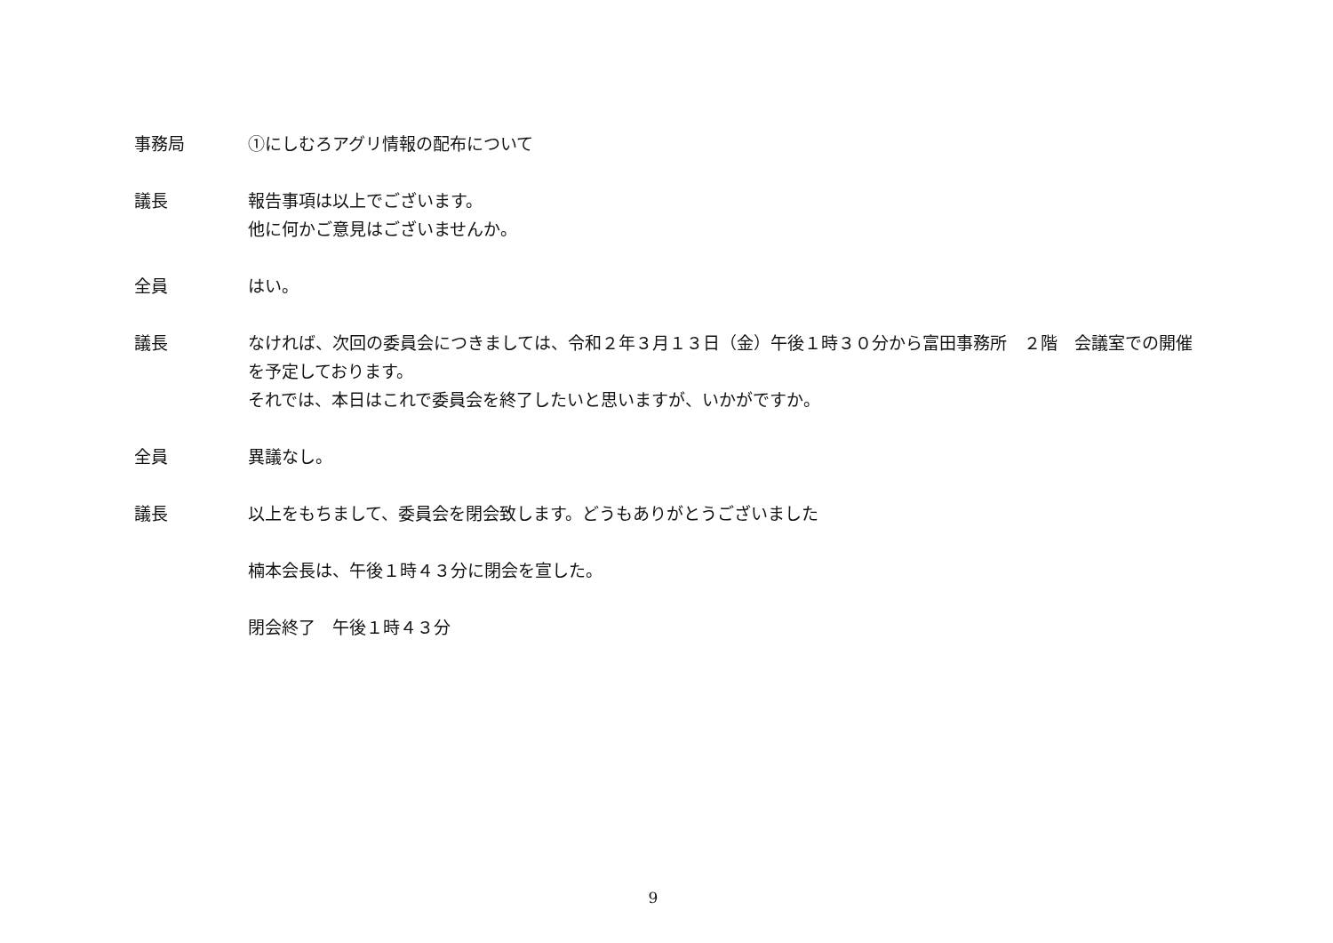事務局 ①にしむろアグリ情報の配布について
議長 報告事項は以上でございます。
他に何かご意見はございませんか。
全員 はい。
議長 なければ、次回の委員会につきましては、令和２年３月１３日（金）午後１時３０分から富田事務所　２階　会議室での開催を予定しております。
それでは、本日はこれで委員会を終了したいと思いますが、いかがですか。
全員 異議なし。
議長 以上をもちまして、委員会を閉会致します。どうもありがとうございました
楠本会長は、午後１時４３分に閉会を宣した。
閉会終了　午後１時４３分
9